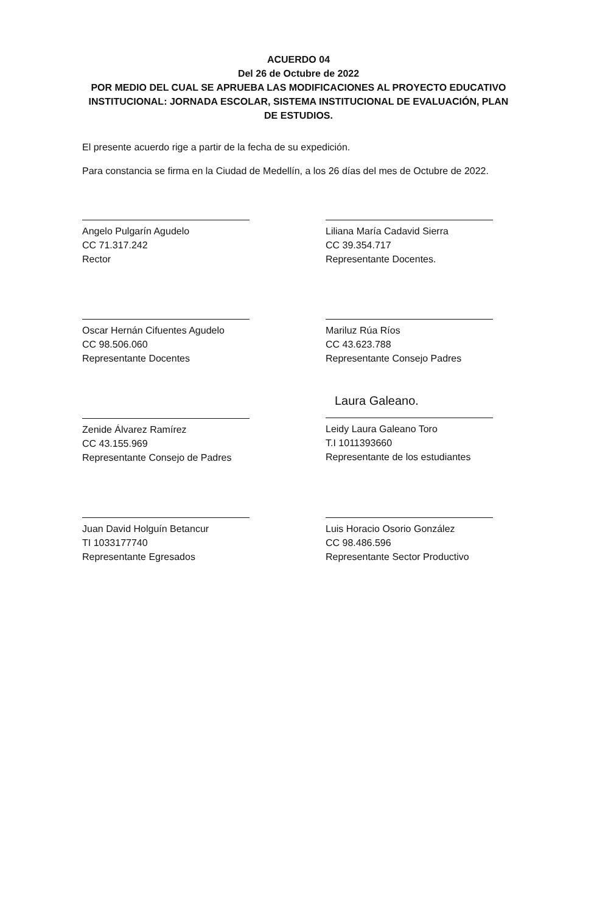ACUERDO 04
Del 26 de Octubre de 2022
POR MEDIO DEL CUAL SE APRUEBA LAS MODIFICACIONES AL PROYECTO EDUCATIVO INSTITUCIONAL: JORNADA ESCOLAR, SISTEMA INSTITUCIONAL DE EVALUACIÓN, PLAN DE ESTUDIOS.
El presente acuerdo rige a partir de la fecha de su expedición.
Para constancia se firma en la Ciudad de Medellín, a los 26 días del mes de Octubre de 2022.
Angelo Pulgarín Agudelo
CC 71.317.242
Rector
Liliana María Cadavid Sierra
CC 39.354.717
Representante Docentes.
Oscar Hernán Cifuentes Agudelo
CC 98.506.060
Representante Docentes
Mariluz Rúa Ríos
CC 43.623.788
Representante Consejo Padres
Zenide Álvarez Ramírez
CC 43.155.969
Representante Consejo de Padres
Laura Galeano.
Leidy Laura Galeano Toro
T.I 1011393660
Representante de los estudiantes
Juan David Holguín Betancur
TI 1033177740
Representante Egresados
Luis Horacio Osorio González
CC 98.486.596
Representante Sector Productivo